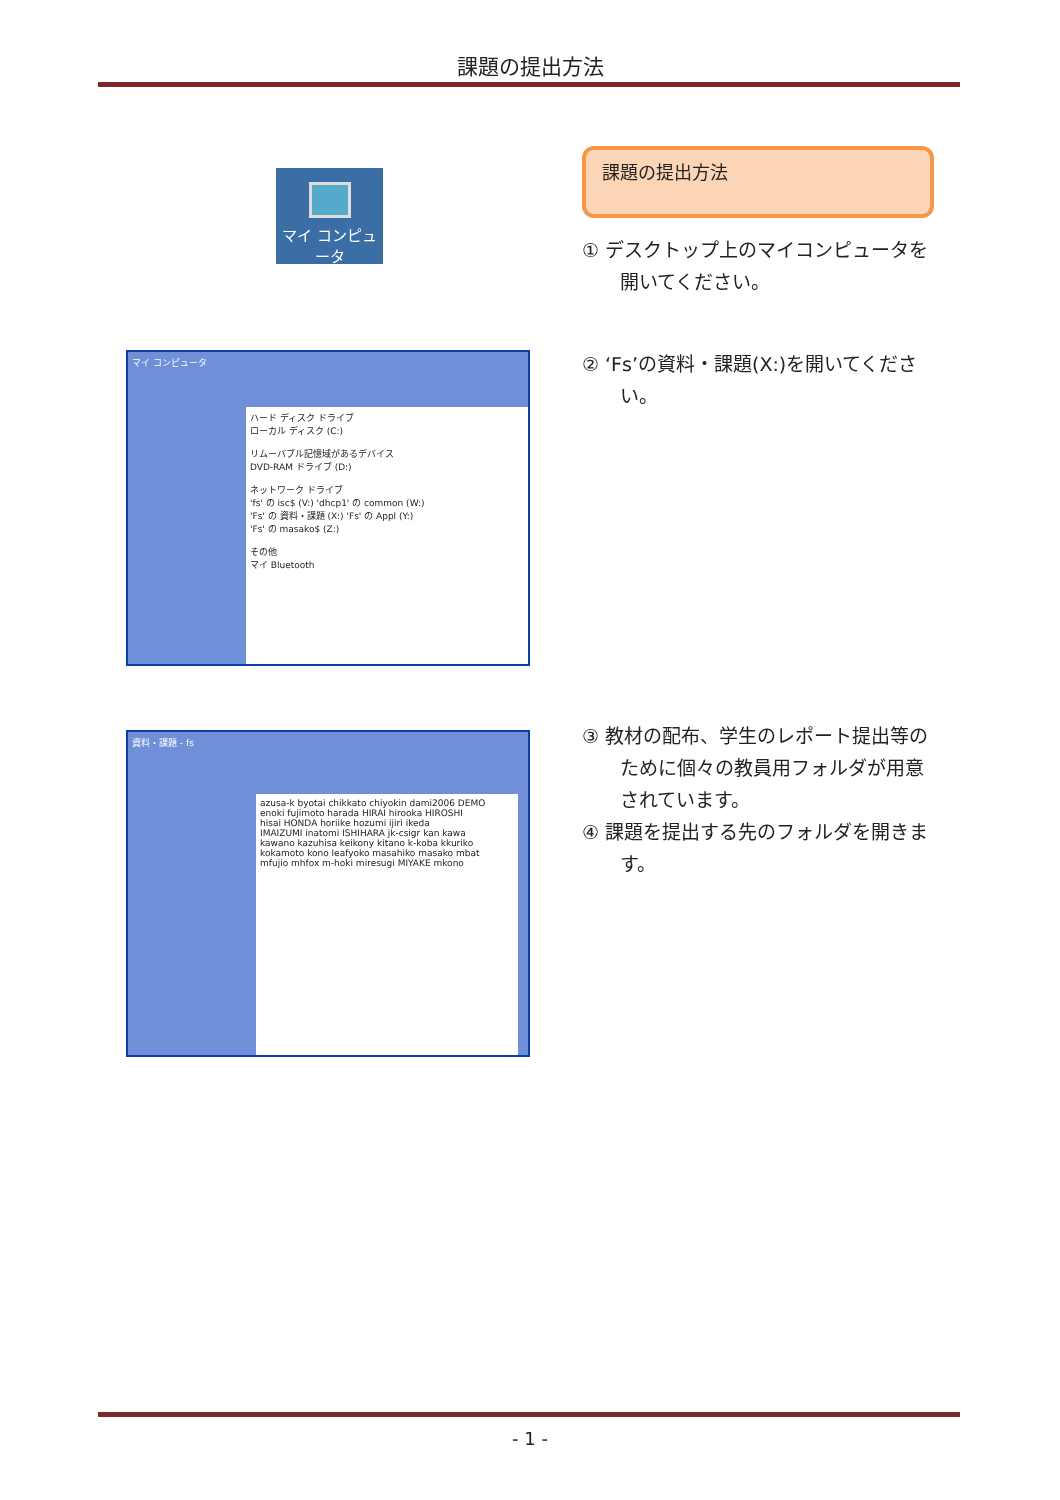課題の提出方法
マイ コンピュータ
課題の提出方法
① デスクトップ上のマイコンピュータを開いてください。
ハード ディスク ドライブ
ローカル ディスク (C:)
リムーバブル記憶域があるデバイス
DVD-RAM ドライブ (D:)
ネットワーク ドライブ
'fs' の isc$ (V:) 'dhcp1' の common (W:)
'Fs' の 資料・課題 (X:) 'Fs' の Appl (Y:)
'Fs' の masako$ (Z:)
その他
マイ Bluetooth
マイ コンピュータ
② ‘Fs’の資料・課題(X:)を開いてください。
資料・課題 - fs
azusa-k byotai chikkato chiyokin dami2006 DEMO
enoki fujimoto harada HIRAI hirooka HIROSHI
hisai HONDA horiike hozumi ijiri ikeda
IMAIZUMI inatomi ISHIHARA jk-csigr kan kawa
kawano kazuhisa keikony kitano k-koba kkuriko
kokamoto kono leafyoko masahiko masako mbat
mfujio mhfox m-hoki miresugi MIYAKE mkono
③ 教材の配布、学生のレポート提出等のために個々の教員用フォルダが用意されています。
④ 課題を提出する先のフォルダを開きます。
- 1 -